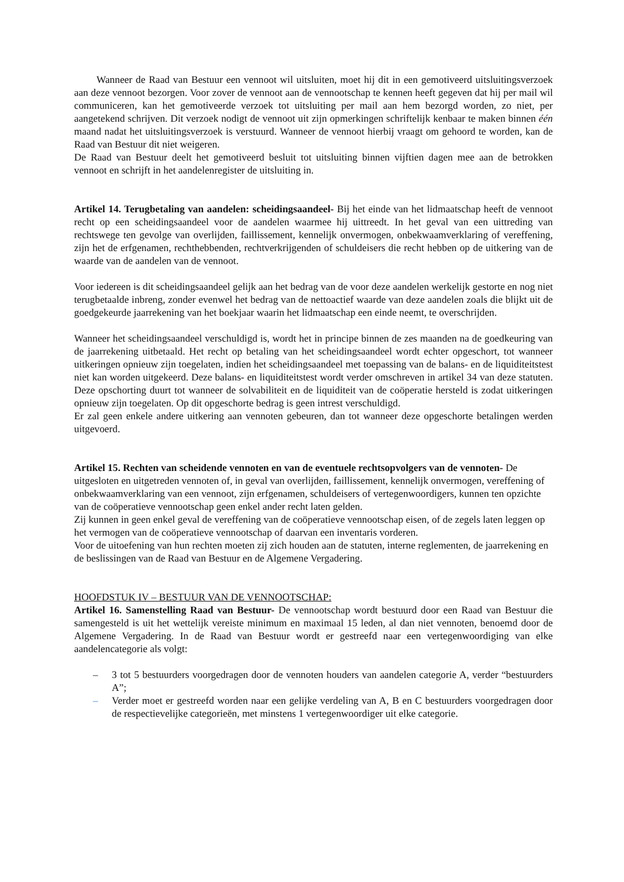Wanneer de Raad van Bestuur een vennoot wil uitsluiten, moet hij dit in een gemotiveerd uitsluitingsverzoek aan deze vennoot bezorgen. Voor zover de vennoot aan de vennootschap te kennen heeft gegeven dat hij per mail wil communiceren, kan het gemotiveerde verzoek tot uitsluiting per mail aan hem bezorgd worden, zo niet, per aangetekend schrijven. Dit verzoek nodigt de vennoot uit zijn opmerkingen schriftelijk kenbaar te maken binnen één maand nadat het uitsluitingsverzoek is verstuurd. Wanneer de vennoot hierbij vraagt om gehoord te worden, kan de Raad van Bestuur dit niet weigeren.
De Raad van Bestuur deelt het gemotiveerd besluit tot uitsluiting binnen vijftien dagen mee aan de betrokken vennoot en schrijft in het aandelenregister de uitsluiting in.
Artikel 14. Terugbetaling van aandelen: scheidingsaandeel- Bij het einde van het lidmaatschap heeft de vennoot recht op een scheidingsaandeel voor de aandelen waarmee hij uittreedt. In het geval van een uittreding van rechtswege ten gevolge van overlijden, faillissement, kennelijk onvermogen, onbekwaamverklaring of vereffening, zijn het de erfgenamen, rechthebbenden, rechtverkrijgenden of schuldeisers die recht hebben op de uitkering van de waarde van de aandelen van de vennoot.
Voor iedereen is dit scheidingsaandeel gelijk aan het bedrag van de voor deze aandelen werkelijk gestorte en nog niet terugbetaalde inbreng, zonder evenwel het bedrag van de nettoactief waarde van deze aandelen zoals die blijkt uit de goedgekeurde jaarrekening van het boekjaar waarin het lidmaatschap een einde neemt, te overschrijden.
Wanneer het scheidingsaandeel verschuldigd is, wordt het in principe binnen de zes maanden na de goedkeuring van de jaarrekening uitbetaald. Het recht op betaling van het scheidingsaandeel wordt echter opgeschort, tot wanneer uitkeringen opnieuw zijn toegelaten, indien het scheidingsaandeel met toepassing van de balans- en de liquiditeitstest niet kan worden uitgekeerd. Deze balans- en liquiditeitstest wordt verder omschreven in artikel 34 van deze statuten. Deze opschorting duurt tot wanneer de solvabiliteit en de liquiditeit van de coöperatie hersteld is zodat uitkeringen opnieuw zijn toegelaten. Op dit opgeschorte bedrag is geen intrest verschuldigd.
Er zal geen enkele andere uitkering aan vennoten gebeuren, dan tot wanneer deze opgeschorte betalingen werden uitgevoerd.
Artikel 15. Rechten van scheidende vennoten en van de eventuele rechtsopvolgers van de vennoten- De uitgesloten en uitgetreden vennoten of, in geval van overlijden, faillissement, kennelijk onvermogen, vereffening of onbekwaamverklaring van een vennoot, zijn erfgenamen, schuldeisers of vertegenwoordigers, kunnen ten opzichte van de coöperatieve vennootschap geen enkel ander recht laten gelden.
Zij kunnen in geen enkel geval de vereffening van de coöperatieve vennootschap eisen, of de zegels laten leggen op het vermogen van de coöperatieve vennootschap of daarvan een inventaris vorderen.
Voor de uitoefening van hun rechten moeten zij zich houden aan de statuten, interne reglementen, de jaarrekening en de beslissingen van de Raad van Bestuur en de Algemene Vergadering.
HOOFDSTUK IV – BESTUUR VAN DE VENNOOTSCHAP:
Artikel 16. Samenstelling Raad van Bestuur- De vennootschap wordt bestuurd door een Raad van Bestuur die samengesteld is uit het wettelijk vereiste minimum en maximaal 15 leden, al dan niet vennoten, benoemd door de Algemene Vergadering. In de Raad van Bestuur wordt er gestreefd naar een vertegenwoordiging van elke aandelencategorie als volgt:
– 3 tot 5 bestuurders voorgedragen door de vennoten houders van aandelen categorie A, verder “bestuurders A”;
– Verder moet er gestreefd worden naar een gelijke verdeling van A, B en C bestuurders voorgedragen door de respectievelijke categorieën, met minstens 1 vertegenwoordiger uit elke categorie.